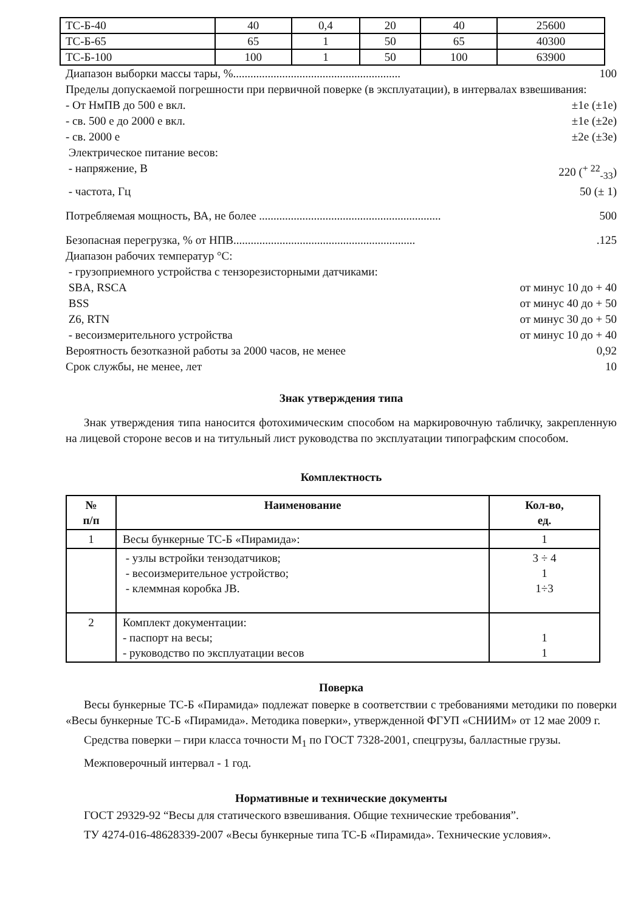| ТС-Б-40 | 40 | 0,4 | 20 | 40 | 25600 |
| ТС-Б-65 | 65 | 1 | 50 | 65 | 40300 |
| ТС-Б-100 | 100 | 1 | 50 | 100 | 63900 |
Диапазон выборки массы тары, %.......................................................... 100
Пределы допускаемой погрешности при первичной поверке (в эксплуатации), в интервалах взвешивания:
- От НмПВ до 500 е вкл. ±1е (±1е)
- св. 500 е до 2000 е вкл. ±1е (±2е)
- св. 2000 е ±2е (±3е)
Электрическое питание весов:
- напряжение, В 220 (<sup>+ 22</sup><sub>-33</sub>)
- частота, Гц 50 (± 1)
Потребляемая мощность, ВА, не более ............................................................... 500
Безопасная перегрузка, % от НПВ................................................................125
Диапазон рабочих температур °С:
- грузоприемного устройства с тензорезисторными датчиками:
SBA, RSCA от минус 10 до + 40
BSS от минус 40 до + 50
Z6, RTN от минус 30 до + 50
- весоизмерительного устройства от минус 10 до + 40
Вероятность безотказной работы за 2000 часов, не менее 0,92
Срок службы, не менее, лет 10
Знак утверждения типа
Знак утверждения типа наносится фотохимическим способом на маркировочную табличку, закрепленную на лицевой стороне весов и на титульный лист руководства по эксплуатации типографским способом.
Комплектность
| № п/п | Наименование | Кол-во, ед. |
| --- | --- | --- |
| 1 | Весы бункерные ТС-Б «Пирамида»: | 1 |
| | - узлы встройки тензодатчиков; - весоизмерительное устройство; - клеммная коробка JB. | 3 ÷ 4 1 1÷3 |
| 2 | Комплект документации: - паспорт на весы; - руководство по эксплуатации весов | 1 1 |
Поверка
Весы бункерные ТС-Б «Пирамида» подлежат поверке в соответствии с требованиями методики по поверки «Весы бункерные ТС-Б «Пирамида». Методика поверки», утвержденной ФГУП «СНИИМ» от 12 мае 2009 г.
Средства поверки – гири класса точности M<sub>1</sub> по ГОСТ 7328-2001, спецгрузы, балластные грузы.
Межповерочный интервал - 1 год.
Нормативные и технические документы
ГОСТ 29329-92 “Весы для статического взвешивания. Общие технические требования”.
ТУ 4274-016-48628339-2007 «Весы бункерные типа ТС-Б «Пирамида». Технические условия».